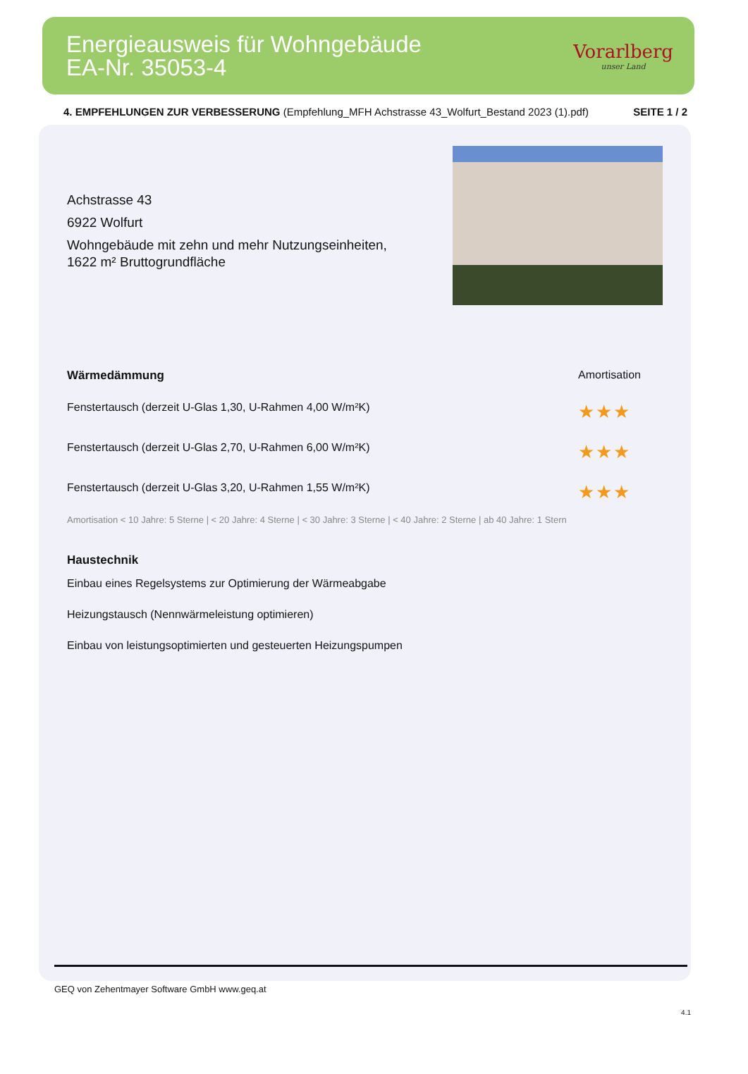Energieausweis für Wohngebäude
EA-Nr. 35053-4
Vorarlberg
unser Land
4. EMPFEHLUNGEN ZUR VERBESSERUNG (Empfehlung_MFH Achstrasse 43_Wolfurt_Bestand 2023 (1).pdf) SEITE 1 / 2
Achstrasse 43
6922 Wolfurt
Wohngebäude mit zehn und mehr Nutzungseinheiten,
1622 m² Bruttogrundfläche
Wärmedämmung Amortisation
Fenstertausch (derzeit U-Glas 1,30, U-Rahmen 4,00 W/m²K) ★★★
Fenstertausch (derzeit U-Glas 2,70, U-Rahmen 6,00 W/m²K) ★★★
Fenstertausch (derzeit U-Glas 3,20, U-Rahmen 1,55 W/m²K) ★★★
Amortisation < 10 Jahre: 5 Sterne | < 20 Jahre: 4 Sterne | < 30 Jahre: 3 Sterne | < 40 Jahre: 2 Sterne | ab 40 Jahre: 1 Stern
Haustechnik
Einbau eines Regelsystems zur Optimierung der Wärmeabgabe
Heizungstausch (Nennwärmeleistung optimieren)
Einbau von leistungsoptimierten und gesteuerten Heizungspumpen
GEQ von Zehentmayer Software GmbH www.geq.at
4.1